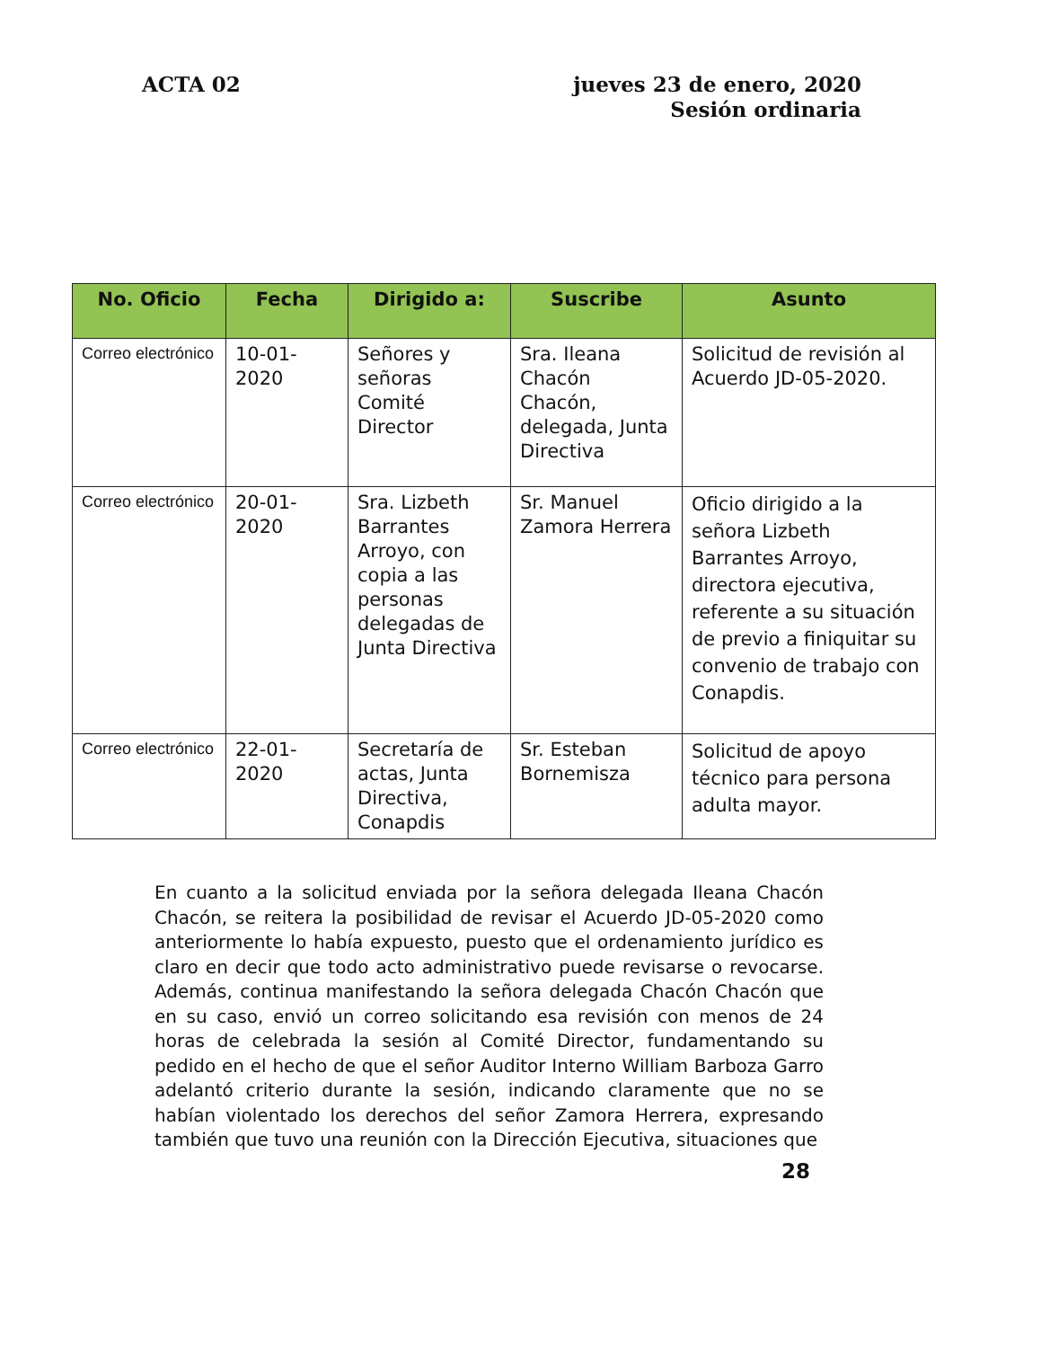ACTA 02
jueves 23 de enero, 2020
Sesión ordinaria
| No. Oficio | Fecha | Dirigido a: | Suscribe | Asunto |
| --- | --- | --- | --- | --- |
| Correo electrónico | 10-01-2020 | Señores y señoras Comité Director | Sra. Ileana Chacón Chacón, delegada, Junta Directiva | Solicitud de revisión al Acuerdo JD-05-2020. |
| Correo electrónico | 20-01-2020 | Sra. Lizbeth Barrantes Arroyo, con copia a las personas delegadas de Junta Directiva | Sr. Manuel Zamora Herrera | Oficio dirigido a la señora Lizbeth Barrantes Arroyo, directora ejecutiva, referente a su situación de previo a finiquitar su convenio de trabajo con Conapdis. |
| Correo electrónico | 22-01-2020 | Secretaría de actas, Junta Directiva, Conapdis | Sr. Esteban Bornemisza | Solicitud de apoyo técnico para persona adulta mayor. |
En cuanto a la solicitud enviada por la señora delegada Ileana Chacón Chacón, se reitera la posibilidad de revisar el Acuerdo JD-05-2020 como anteriormente lo había expuesto, puesto que el ordenamiento jurídico es claro en decir que todo acto administrativo puede revisarse o revocarse. Además, continua manifestando la señora delegada Chacón Chacón que en su caso, envió un correo solicitando esa revisión con menos de 24 horas de celebrada la sesión al Comité Director, fundamentando su pedido en el hecho de que el señor Auditor Interno William Barboza Garro adelantó criterio durante la sesión, indicando claramente que no se habían violentado los derechos del señor Zamora Herrera, expresando también que tuvo una reunión con la Dirección Ejecutiva, situaciones que
28